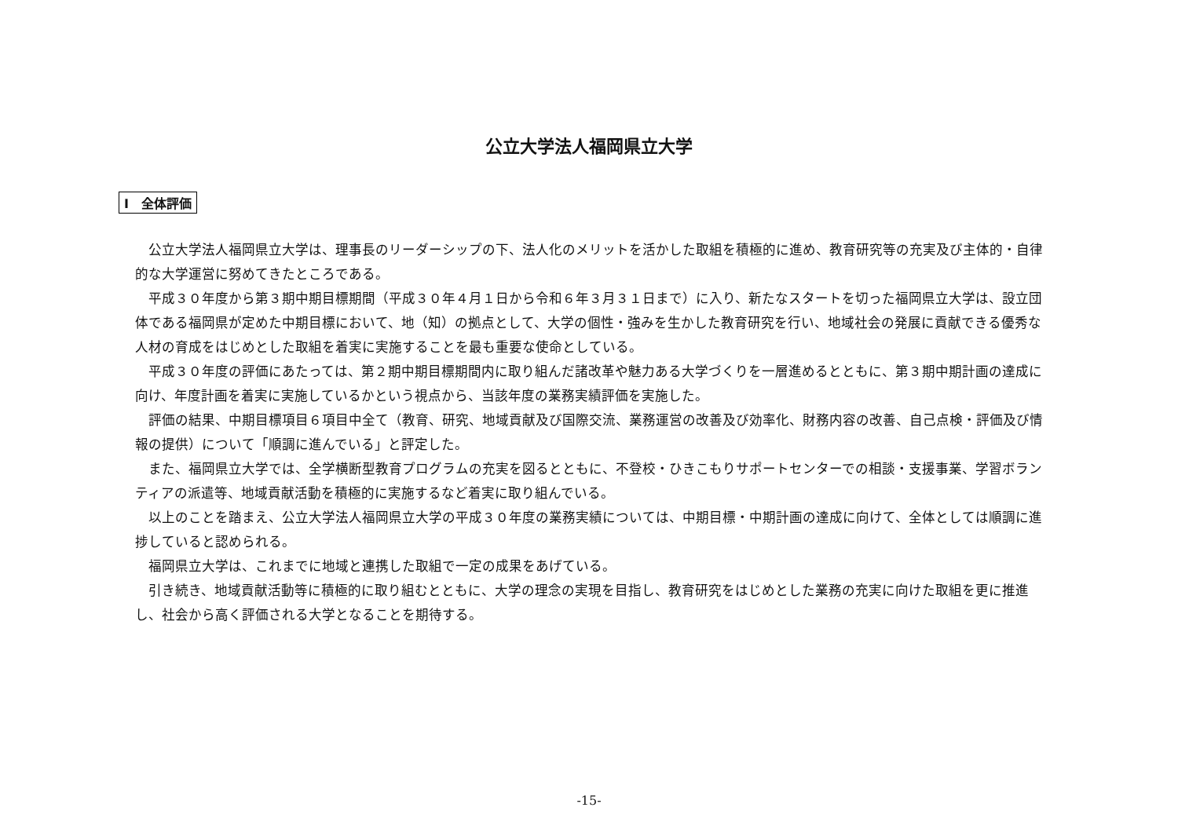公立大学法人福岡県立大学
Ⅰ　全体評価
公立大学法人福岡県立大学は、理事長のリーダーシップの下、法人化のメリットを活かした取組を積極的に進め、教育研究等の充実及び主体的・自律的な大学運営に努めてきたところである。
平成３０年度から第３期中期目標期間（平成３０年４月１日から令和６年３月３１日まで）に入り、新たなスタートを切った福岡県立大学は、設立団体である福岡県が定めた中期目標において、地（知）の拠点として、大学の個性・強みを生かした教育研究を行い、地域社会の発展に貢献できる優秀な人材の育成をはじめとした取組を着実に実施することを最も重要な使命としている。
平成３０年度の評価にあたっては、第２期中期目標期間内に取り組んだ諸改革や魅力ある大学づくりを一層進めるとともに、第３期中期計画の達成に向け、年度計画を着実に実施しているかという視点から、当該年度の業務実績評価を実施した。
評価の結果、中期目標項目６項目中全て（教育、研究、地域貢献及び国際交流、業務運営の改善及び効率化、財務内容の改善、自己点検・評価及び情報の提供）について「順調に進んでいる」と評定した。
また、福岡県立大学では、全学横断型教育プログラムの充実を図るとともに、不登校・ひきこもりサポートセンターでの相談・支援事業、学習ボランティアの派遣等、地域貢献活動を積極的に実施するなど着実に取り組んでいる。
以上のことを踏まえ、公立大学法人福岡県立大学の平成３０年度の業務実績については、中期目標・中期計画の達成に向けて、全体としては順調に進捗していると認められる。
福岡県立大学は、これまでに地域と連携した取組で一定の成果をあげている。
引き続き、地域貢献活動等に積極的に取り組むとともに、大学の理念の実現を目指し、教育研究をはじめとした業務の充実に向けた取組を更に推進し、社会から高く評価される大学となることを期待する。
-15-